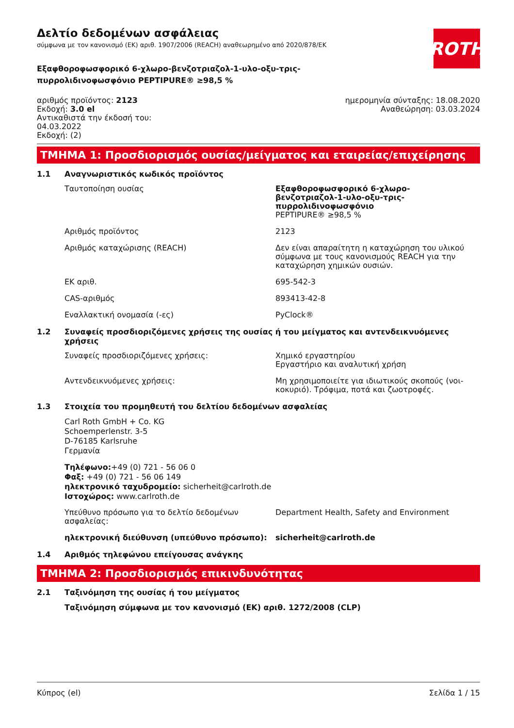ROTH
Δελτίο δεδομένων ασφάλειας
σύμφωνα με τον κανονισμό (ΕΚ) αριθ. 1907/2006 (REACH) αναθεωρημένο από 2020/878/ΕΚ
Εξαφθοροφωσφορικό 6-χλωρο-βενζοτριαζολ-1-υλο-οξυ-τρις-πυρρολιδινοφωσφόνιο PEPTIPURE® ≥98,5 %
αριθμός προϊόντος: 2123
Εκδοχή: 3.0 el
Αντικαθιστά την έκδοσή του:
04.03.2022
Εκδοχή: (2)
ημερομηνία σύνταξης: 18.08.2020
Αναθεώρηση: 03.03.2024
ΤΜΗΜΑ 1: Προσδιορισμός ουσίας/μείγματος και εταιρείας/επιχείρησης
1.1 Αναγνωριστικός κωδικός προϊόντος
Ταυτοποίηση ουσίας Εξαφθοροφωσφορικό 6-χλωρο-βενζοτριαζολ-1-υλο-οξυ-τρις-πυρρολιδινοφωσφόνιο
PEPTIPURE® ≥98,5 %
Αριθμός προϊόντος 2123
Αριθμός καταχώρισης (REACH) Δεν είναι απαραίτητη η καταχώρηση του υλικού σύμφωνα με τους κανονισμούς REACH για την καταχώρηση χημικών ουσιών.
ΕΚ αριθ. 695-542-3
CAS-αριθμός 893413-42-8
Εναλλακτική ονομασία (-ες) PyClock®
1.2 Συναφείς προσδιοριζόμενες χρήσεις της ουσίας ή του μείγματος και αντενδεικνυόμενες χρήσεις
Συναφείς προσδιοριζόμενες χρήσεις: Χημικό εργαστηρίου
Εργαστήριο και αναλυτική χρήση
Αντενδεικνυόμενες χρήσεις: Μη χρησιμοποιείτε για ιδιωτικούς σκοπούς (νοι-κοκυριό). Τρόφιμα, ποτά και ζωοτροφές.
1.3 Στοιχεία του προμηθευτή του δελτίου δεδομένων ασφαλείας
Carl Roth GmbH + Co. KG
Schoemperlenstr. 3-5
D-76185 Karlsruhe
Γερμανία
Τηλέφωνο:+49 (0) 721 - 56 06 0
Φαξ: +49 (0) 721 - 56 06 149
ηλεκτρονικό ταχυδρομείο: sicherheit@carlroth.de
Ιστοχώρος: www.carlroth.de
Υπεύθυνο πρόσωπο για το δελτίο δεδομένων ασφαλείας:
Department Health, Safety and Environment
ηλεκτρονική διεύθυνση (υπεύθυνο πρόσωπο): sicherheit@carlroth.de
1.4 Αριθμός τηλεφώνου επείγουσας ανάγκης
ΤΜΗΜΑ 2: Προσδιορισμός επικινδυνότητας
2.1 Ταξινόμηση της ουσίας ή του μείγματος
Ταξινόμηση σύμφωνα με τον κανονισμό (ΕΚ) αριθ. 1272/2008 (CLP)
Κύπρος (el) Σελίδα 1 / 15